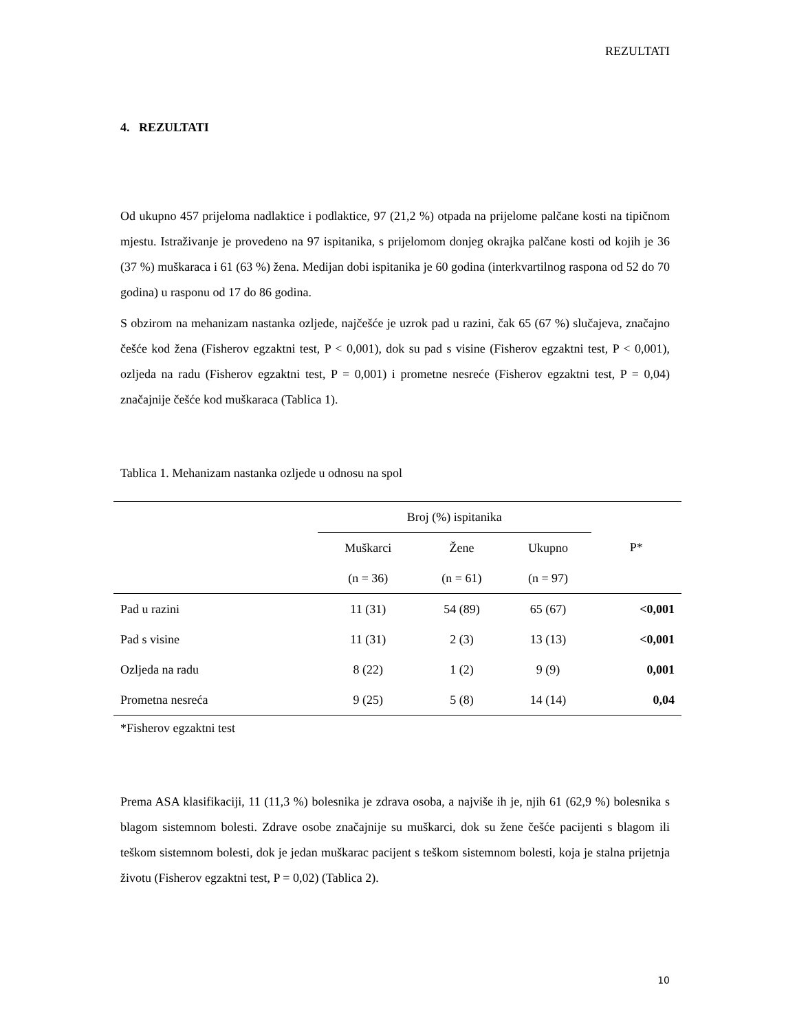REZULTATI
4. REZULTATI
Od ukupno 457 prijeloma nadlaktice i podlaktice, 97 (21,2 %) otpada na prijelome palčane kosti na tipičnom mjestu. Istraživanje je provedeno na 97 ispitanika, s prijelomom donjeg okrajka palčane kosti od kojih je 36 (37 %) muškaraca i 61 (63 %) žena. Medijan dobi ispitanika je 60 godina (interkvartilnog raspona od 52 do 70 godina) u rasponu od 17 do 86 godina.
S obzirom na mehanizam nastanka ozljede, najčešće je uzrok pad u razini, čak 65 (67 %) slučajeva, značajno češće kod žena (Fisherov egzaktni test, P < 0,001), dok su pad s visine (Fisherov egzaktni test, P < 0,001), ozljeda na radu (Fisherov egzaktni test, P = 0,001) i prometne nesreće (Fisherov egzaktni test, P = 0,04) značajnije češće kod muškaraca (Tablica 1).
Tablica 1. Mehanizam nastanka ozljede u odnosu na spol
| | Broj (%) ispitanika | | | P* |
| --- | --- | --- | --- | --- |
| | Muškarci | Žene | Ukupno | |
| | (n = 36) | (n = 61) | (n = 97) | |
| Pad u razini | 11 (31) | 54 (89) | 65 (67) | <0,001 |
| Pad s visine | 11 (31) | 2 (3) | 13 (13) | <0,001 |
| Ozljeda na radu | 8 (22) | 1 (2) | 9 (9) | 0,001 |
| Prometna nesreća | 9 (25) | 5 (8) | 14 (14) | 0,04 |
*Fisherov egzaktni test
Prema ASA klasifikaciji, 11 (11,3 %) bolesnika je zdrava osoba, a najviše ih je, njih 61 (62,9 %) bolesnika s blagom sistemnom bolesti. Zdrave osobe značajnije su muškarci, dok su žene češće pacijenti s blagom ili teškom sistemnom bolesti, dok je jedan muškarac pacijent s teškom sistemnom bolesti, koja je stalna prijetnja životu (Fisherov egzaktni test, P = 0,02) (Tablica 2).
10